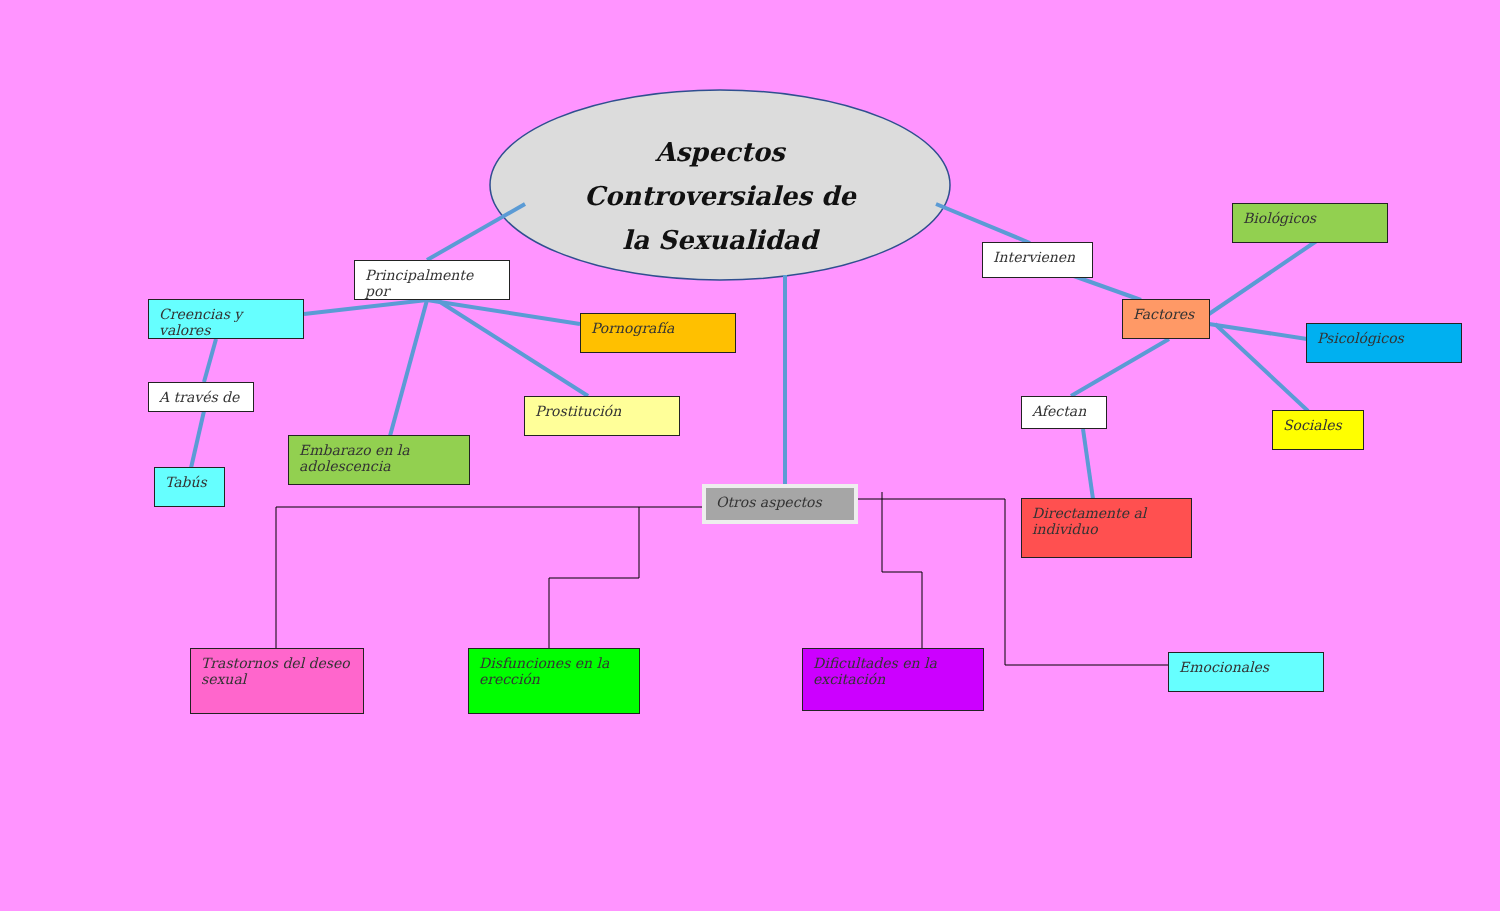Aspectos Controversiales de la Sexualidad
Principalmente por
Creencias y valores
Pornografía
A través de
Prostitución
Embarazo en la adolescencia
Tabús
Otros aspectos
Intervienen
Biológicos
Factores
Psicológicos
Afectan
Sociales
Directamente al individuo
Trastornos del deseo sexual
Disfunciones en la erección
Dificultades en la excitación
Emocionales